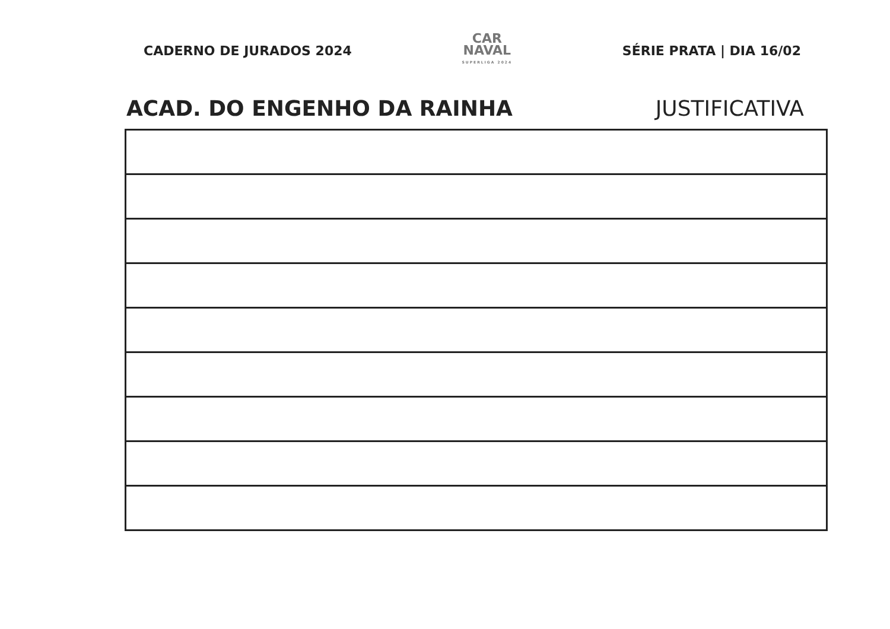CADERNO DE JURADOS 2024
CAR
NAVAL
SUPERLIGA 2024
SÉRIE PRATA | DIA 16/02
ACAD. DO ENGENHO DA RAINHA JUSTIFICATIVA